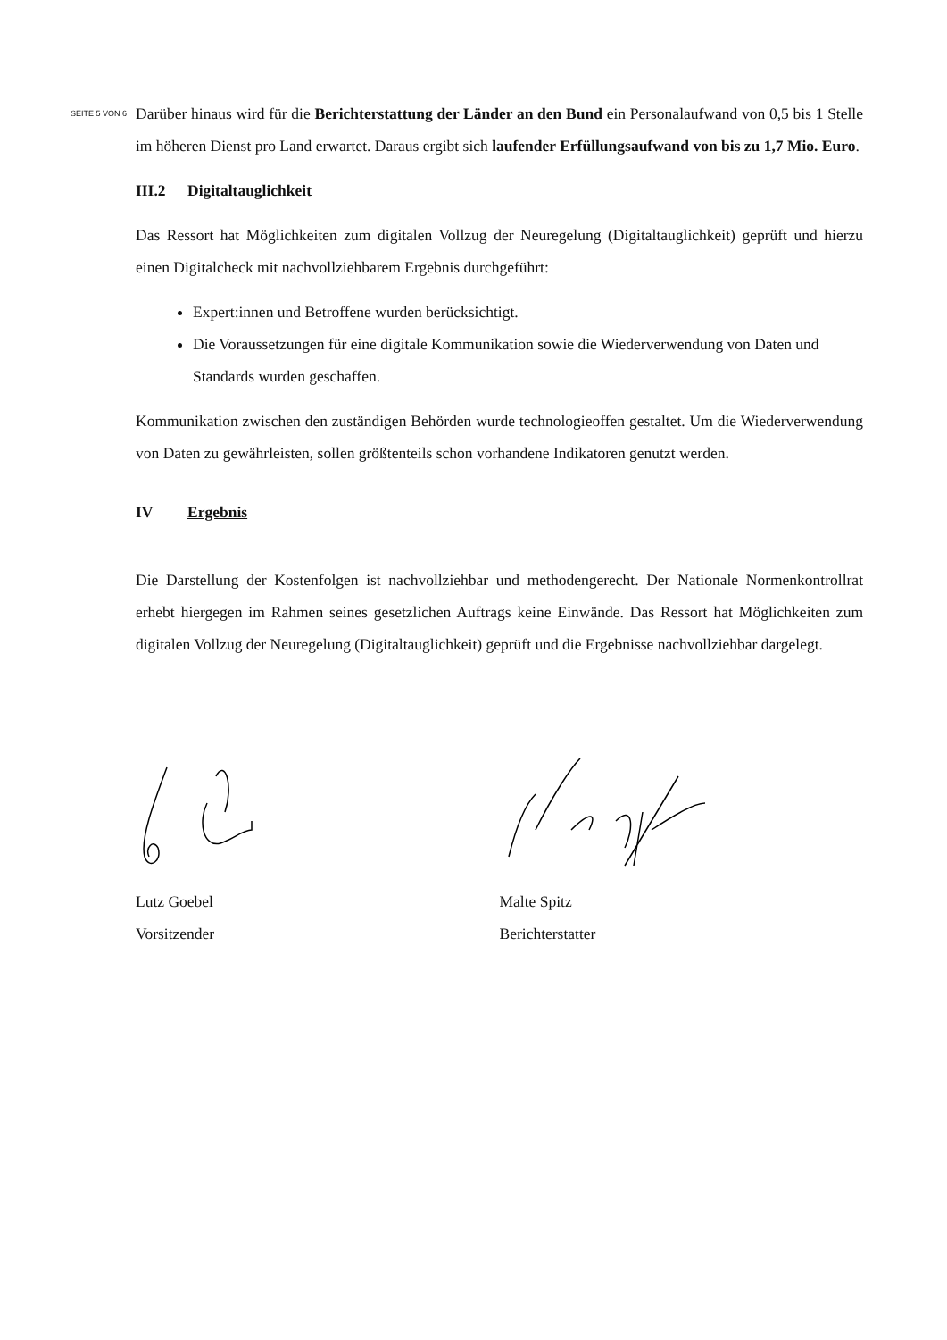SEITE 5 VON 6
Darüber hinaus wird für die Berichterstattung der Länder an den Bund ein Personalaufwand von 0,5 bis 1 Stelle im höheren Dienst pro Land erwartet. Daraus ergibt sich laufender Erfüllungsaufwand von bis zu 1,7 Mio. Euro.
III.2 Digitaltauglichkeit
Das Ressort hat Möglichkeiten zum digitalen Vollzug der Neuregelung (Digitaltauglichkeit) geprüft und hierzu einen Digitalcheck mit nachvollziehbarem Ergebnis durchgeführt:
Expert:innen und Betroffene wurden berücksichtigt.
Die Voraussetzungen für eine digitale Kommunikation sowie die Wiederverwendung von Daten und Standards wurden geschaffen.
Kommunikation zwischen den zuständigen Behörden wurde technologieoffen gestaltet. Um die Wiederverwendung von Daten zu gewährleisten, sollen größtenteils schon vorhandene Indikatoren genutzt werden.
IV Ergebnis
Die Darstellung der Kostenfolgen ist nachvollziehbar und methodengerecht. Der Nationale Normenkontrollrat erhebt hiergegen im Rahmen seines gesetzlichen Auftrags keine Einwände. Das Ressort hat Möglichkeiten zum digitalen Vollzug der Neuregelung (Digitaltauglichkeit) geprüft und die Ergebnisse nachvollziehbar dargelegt.
Lutz Goebel
Vorsitzender
Malte Spitz
Berichterstatter